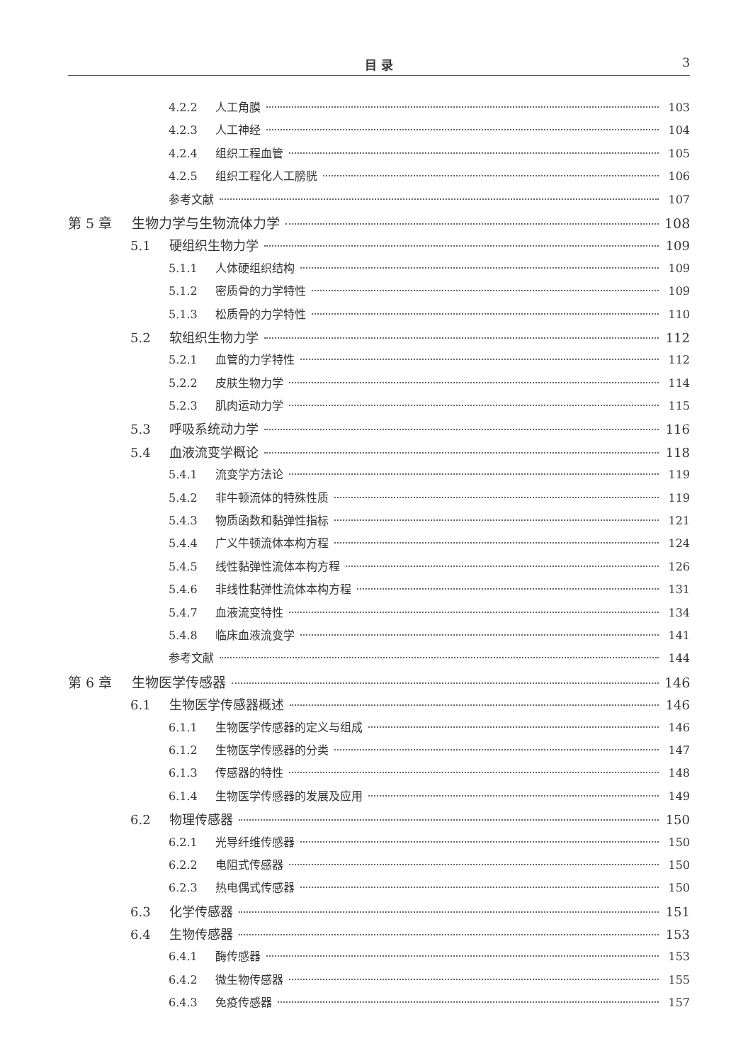目 录 3
4.2.2 人工角膜 103
4.2.3 人工神经 104
4.2.4 组织工程血管 105
4.2.5 组织工程化人工膀胱 106
参考文献 107
第 5 章 生物力学与生物流体力学 108
5.1 硬组织生物力学 109
5.1.1 人体硬组织结构 109
5.1.2 密质骨的力学特性 109
5.1.3 松质骨的力学特性 110
5.2 软组织生物力学 112
5.2.1 血管的力学特性 112
5.2.2 皮肤生物力学 114
5.2.3 肌肉运动力学 115
5.3 呼吸系统动力学 116
5.4 血液流变学概论 118
5.4.1 流变学方法论 119
5.4.2 非牛顿流体的特殊性质 119
5.4.3 物质函数和黏弹性指标 121
5.4.4 广义牛顿流体本构方程 124
5.4.5 线性黏弹性流体本构方程 126
5.4.6 非线性黏弹性流体本构方程 131
5.4.7 血液流变特性 134
5.4.8 临床血液流变学 141
参考文献 144
第 6 章 生物医学传感器 146
6.1 生物医学传感器概述 146
6.1.1 生物医学传感器的定义与组成 146
6.1.2 生物医学传感器的分类 147
6.1.3 传感器的特性 148
6.1.4 生物医学传感器的发展及应用 149
6.2 物理传感器 150
6.2.1 光导纤维传感器 150
6.2.2 电阻式传感器 150
6.2.3 热电偶式传感器 150
6.3 化学传感器 151
6.4 生物传感器 153
6.4.1 酶传感器 153
6.4.2 微生物传感器 155
6.4.3 免疫传感器 157